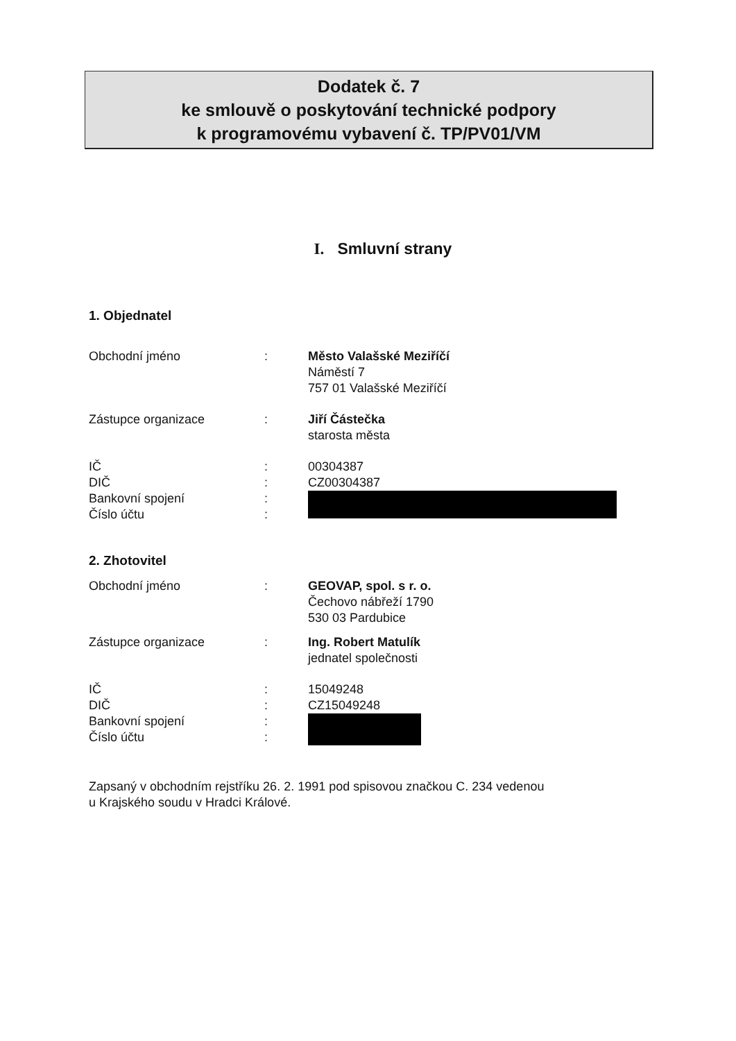Dodatek č. 7
ke smlouvě o poskytování technické podpory
k programovému vybavení č. TP/PV01/VM
I. Smluvní strany
1. Objednatel
| Obchodní jméno | : | Město Valašské Meziříčí Náměstí 7 757 01 Valašské Meziříčí |
| Zástupce organizace | : | Jiří Částečka starosta města |
| IČ DIČ Bankovní spojení Číslo účtu | : : : : | 00304387 CZ00304387 |
2. Zhotovitel
| Obchodní jméno | : | GEOVAP, spol. s r. o. Čechovo nábřeží 1790 530 03 Pardubice |
| Zástupce organizace | : | Ing. Robert Matulík jednatel společnosti |
| IČ DIČ Bankovní spojení Číslo účtu | : : : : | 15049248 CZ15049248 |
Zapsaný v obchodním rejstříku 26. 2. 1991 pod spisovou značkou C. 234 vedenou
u Krajského soudu v Hradci Králové.